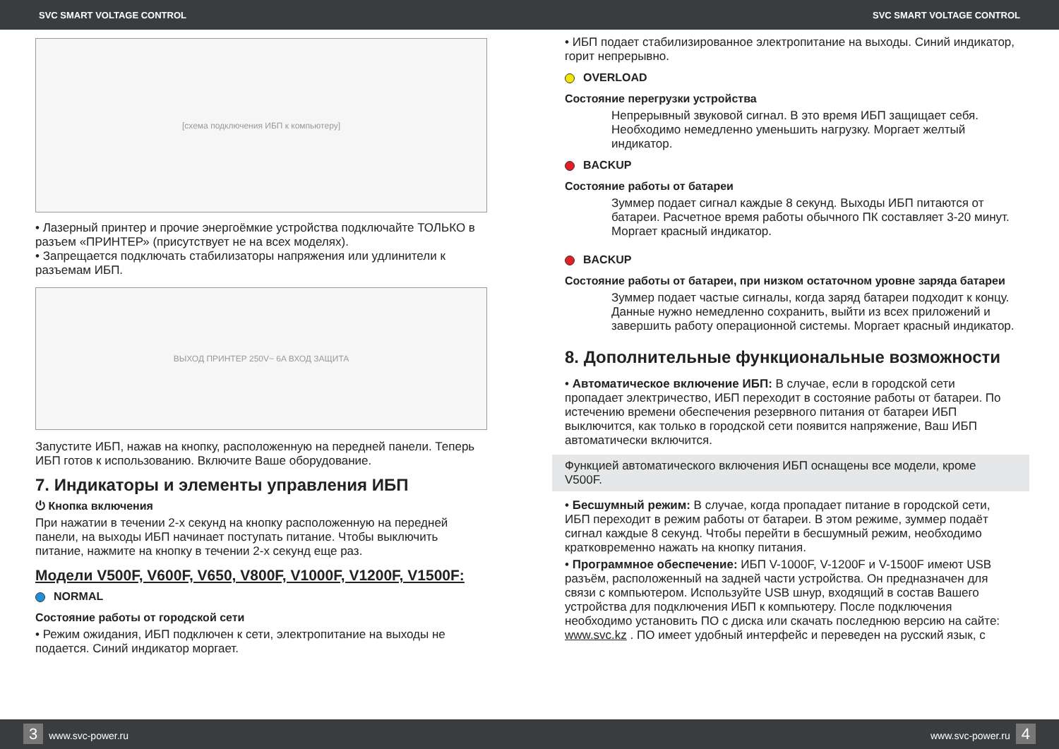SVC SMART VOLTAGE CONTROL SVC SMART VOLTAGE CONTROL
[схема подключения ИБП к компьютеру]
• Лазерный принтер и прочие энергоёмкие устройства подключайте ТОЛЬКО в разъем «ПРИНТЕР» (присутствует не на всех моделях).
• Запрещается подключать стабилизаторы напряжения или удлинители к разъемам ИБП.
ВЫХОД ПРИНТЕР 250V~ 6A ВХОД ЗАЩИТА
Запустите ИБП, нажав на кнопку, расположенную на передней панели. Теперь ИБП готов к использованию. Включите Ваше оборудование.
7. Индикаторы и элементы управления ИБП
⏻ Кнопка включения
При нажатии в течении 2-х секунд на кнопку расположенную на передней панели, на выходы ИБП начинает поступать питание. Чтобы выключить питание, нажмите на кнопку в течении 2-х секунд еще раз.
Модели V500F, V600F, V650, V800F, V1000F, V1200F, V1500F:
NORMAL
Состояние работы от городской сети
• Режим ожидания, ИБП подключен к сети, электропитание на выходы не подается. Синий индикатор моргает.
• ИБП подает стабилизированное электропитание на выходы. Синий индикатор, горит непрерывно.
OVERLOAD
Состояние перегрузки устройства
Непрерывный звуковой сигнал. В это время ИБП защищает себя. Необходимо немедленно уменьшить нагрузку. Моргает желтый индикатор.
BACKUP
Состояние работы от батареи
Зуммер подает сигнал каждые 8 секунд. Выходы ИБП питаются от батареи. Расчетное время работы обычного ПК составляет 3-20 минут. Моргает красный индикатор.
BACKUP
Состояние работы от батареи, при низком остаточном уровне заряда батареи
Зуммер подает частые сигналы, когда заряд батареи подходит к концу. Данные нужно немедленно сохранить, выйти из всех приложений и завершить работу операционной системы. Моргает красный индикатор.
8. Дополнительные функциональные возможности
• Автоматическое включение ИБП: В случае, если в городской сети пропадает электричество, ИБП переходит в состояние работы от батареи. По истечению времени обеспечения резервного питания от батареи ИБП выключится, как только в городской сети появится напряжение, Ваш ИБП автоматически включится.
Функцией автоматического включения ИБП оснащены все модели, кроме V500F.
• Бесшумный режим: В случае, когда пропадает питание в городской сети, ИБП переходит в режим работы от батареи. В этом режиме, зуммер подаёт сигнал каждые 8 секунд. Чтобы перейти в бесшумный режим, необходимо кратковременно нажать на кнопку питания.
• Программное обеспечение: ИБП V-1000F, V-1200F и V-1500F имеют USB разъём, расположенный на задней части устройства. Он предназначен для связи с компьютером. Используйте USB шнур, входящий в состав Вашего устройства для подключения ИБП к компьютеру. После подключения необходимо установить ПО с диска или скачать последнюю версию на сайте: www.svc.kz . ПО имеет удобный интерфейс и переведен на русский язык, с
3 www.svc-power.ru www.svc-power.ru 4